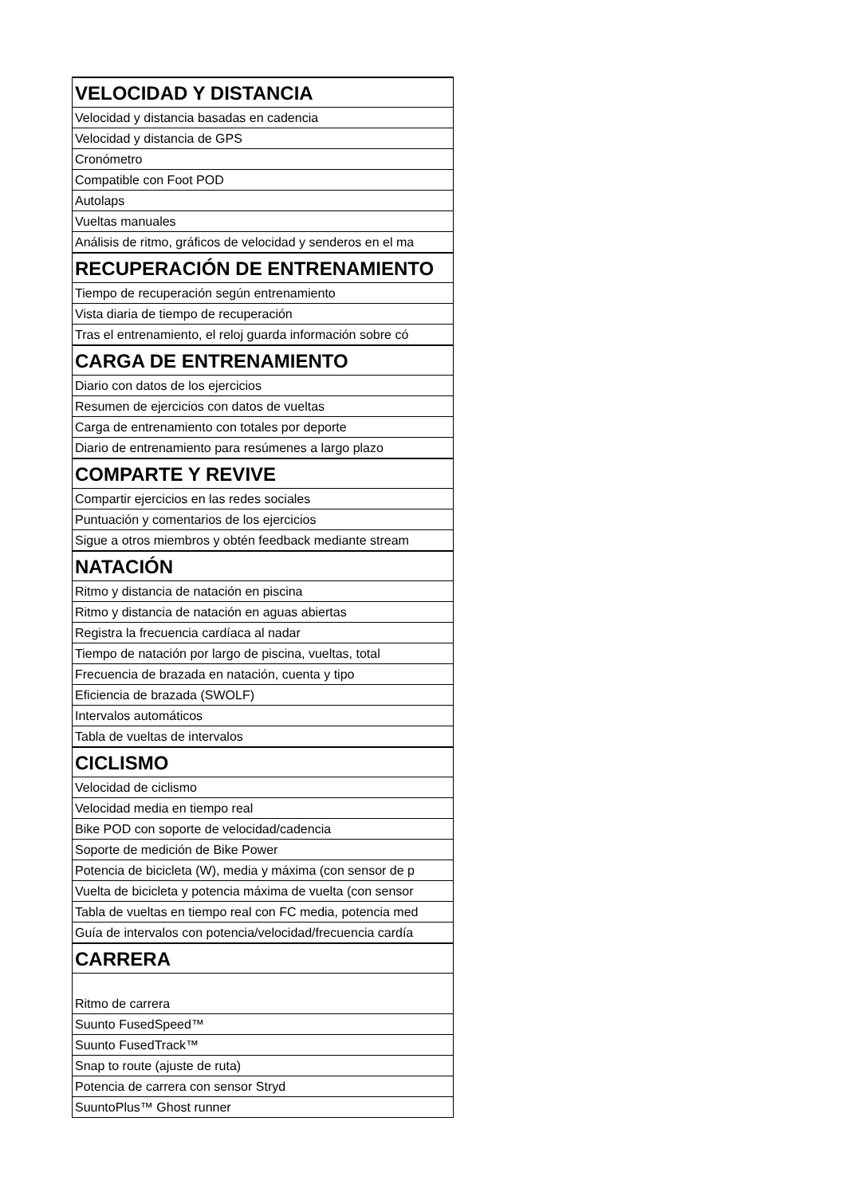| VELOCIDAD Y DISTANCIA |
| Velocidad y distancia basadas en cadencia |
| Velocidad y distancia de GPS |
| Cronómetro |
| Compatible con Foot POD |
| Autolaps |
| Vueltas manuales |
| Análisis de ritmo, gráficos de velocidad y senderos en el ma |
| RECUPERACIÓN DE ENTRENAMIENTO |
| Tiempo de recuperación según entrenamiento |
| Vista diaria de tiempo de recuperación |
| Tras el entrenamiento, el reloj guarda información sobre có |
| CARGA DE ENTRENAMIENTO |
| Diario con datos de los ejercicios |
| Resumen de ejercicios con datos de vueltas |
| Carga de entrenamiento con totales por deporte |
| Diario de entrenamiento para resúmenes a largo plazo |
| COMPARTE Y REVIVE |
| Compartir ejercicios en las redes sociales |
| Puntuación y comentarios de los ejercicios |
| Sigue a otros miembros y obtén feedback mediante stream |
| NATACIÓN |
| Ritmo y distancia de natación en piscina |
| Ritmo y distancia de natación en aguas abiertas |
| Registra la frecuencia cardíaca al nadar |
| Tiempo de natación por largo de piscina, vueltas, total |
| Frecuencia de brazada en natación, cuenta y tipo |
| Eficiencia de brazada (SWOLF) |
| Intervalos automáticos |
| Tabla de vueltas de intervalos |
| CICLISMO |
| Velocidad de ciclismo |
| Velocidad media en tiempo real |
| Bike POD con soporte de velocidad/cadencia |
| Soporte de medición de Bike Power |
| Potencia de bicicleta (W), media y máxima (con sensor de p |
| Vuelta de bicicleta y potencia máxima de vuelta (con sensor |
| Tabla de vueltas en tiempo real con FC media, potencia med |
| Guía de intervalos con potencia/velocidad/frecuencia cardía |
| CARRERA |
| Ritmo de carrera |
| Suunto FusedSpeed™ |
| Suunto FusedTrack™ |
| Snap to route (ajuste de ruta) |
| Potencia de carrera con sensor Stryd |
| SuuntoPlus™ Ghost runner |